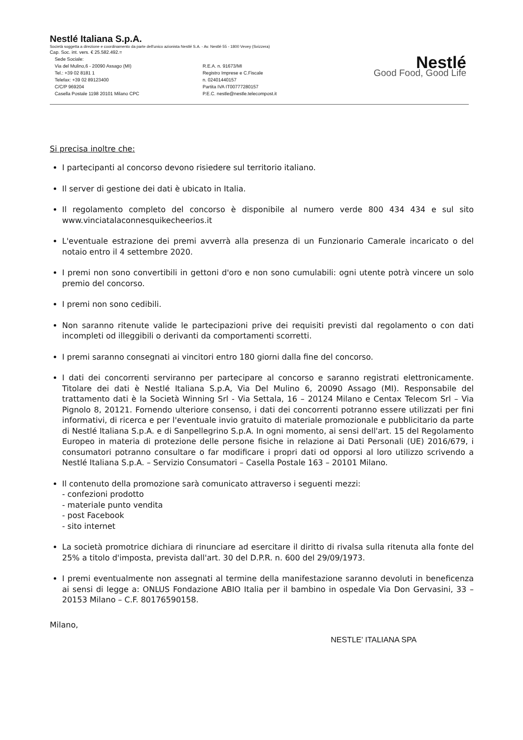Nestlé Italiana S.p.A.
Società soggetta a direzione e coordinamento da parte dell'unico azionista Nestlé S.A. - Av. Nestlé 55 - 1800 Vevey (Svizzera)
Cap. Soc. int. vers. € 25.582.492.=
Sede Sociale:
Via del Mulino,6 - 20090 Assago (MI)
Tel.: +39 02 8181 1
Telefax: +39 02 89123400
C/C/P 969204
Casella Postale 1198 20101 Milano CPC
R.E.A. n. 91673/MI
Registro Imprese e C.Fiscale
n. 02401440157
Partita IVA IT00777280157
P.E.C. nestle@nestle.telecompost.it
Nestlé
Good Food, Good Life
Si precisa inoltre che:
I partecipanti al concorso devono risiedere sul territorio italiano.
Il server di gestione dei dati è ubicato in Italia.
Il regolamento completo del concorso è disponibile al numero verde 800 434 434 e sul sito www.vinciatalaconnesquikecheerios.it
L'eventuale estrazione dei premi avverrà alla presenza di un Funzionario Camerale incaricato o del notaio entro il 4 settembre 2020.
I premi non sono convertibili in gettoni d'oro e non sono cumulabili: ogni utente potrà vincere un solo premio del concorso.
I premi non sono cedibili.
Non saranno ritenute valide le partecipazioni prive dei requisiti previsti dal regolamento o con dati incompleti od illeggibili o derivanti da comportamenti scorretti.
I premi saranno consegnati ai vincitori entro 180 giorni dalla fine del concorso.
I dati dei concorrenti serviranno per partecipare al concorso e saranno registrati elettronicamente. Titolare dei dati è Nestlé Italiana S.p.A, Via Del Mulino 6, 20090 Assago (MI). Responsabile del trattamento dati è la Società Winning Srl - Via Settala, 16 – 20124 Milano e Centax Telecom Srl – Via Pignolo 8, 20121. Fornendo ulteriore consenso, i dati dei concorrenti potranno essere utilizzati per fini informativi, di ricerca e per l'eventuale invio gratuito di materiale promozionale e pubblicitario da parte di Nestlé Italiana S.p.A. e di Sanpellegrino S.p.A. In ogni momento, ai sensi dell'art. 15 del Regolamento Europeo in materia di protezione delle persone fisiche in relazione ai Dati Personali (UE) 2016/679, i consumatori potranno consultare o far modificare i propri dati od opporsi al loro utilizzo scrivendo a Nestlé Italiana S.p.A. – Servizio Consumatori – Casella Postale 163 – 20101 Milano.
Il contenuto della promozione sarà comunicato attraverso i seguenti mezzi:
- confezioni prodotto
- materiale punto vendita
- post Facebook
- sito internet
La società promotrice dichiara di rinunciare ad esercitare il diritto di rivalsa sulla ritenuta alla fonte del 25% a titolo d'imposta, prevista dall'art. 30 del D.P.R. n. 600 del 29/09/1973.
I premi eventualmente non assegnati al termine della manifestazione saranno devoluti in beneficenza ai sensi di legge a: ONLUS Fondazione ABIO Italia per il bambino in ospedale Via Don Gervasini, 33 – 20153 Milano – C.F. 80176590158.
Milano,
NESTLE' ITALIANA SPA